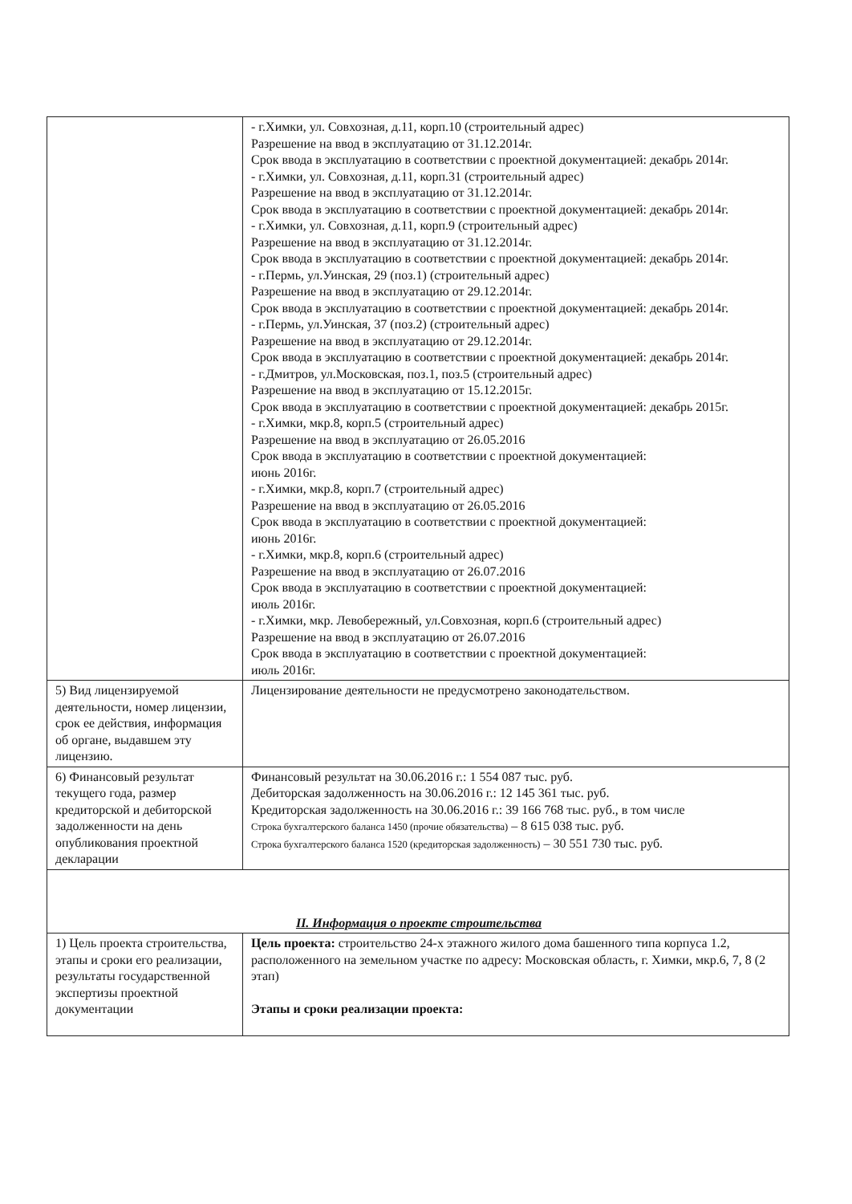| | - г.Химки, ул. Совхозная, д.11, корп.10 (строительный адрес) Разрешение на ввод в эксплуатацию от 31.12.2014г. Срок ввода в эксплуатацию в соответствии с проектной документацией: декабрь 2014г. - г.Химки, ул. Совхозная, д.11, корп.31 (строительный адрес) Разрешение на ввод в эксплуатацию от 31.12.2014г. Срок ввода в эксплуатацию в соответствии с проектной документацией: декабрь 2014г. - г.Химки, ул. Совхозная, д.11, корп.9 (строительный адрес) Разрешение на ввод в эксплуатацию от 31.12.2014г. Срок ввода в эксплуатацию в соответствии с проектной документацией: декабрь 2014г. - г.Пермь, ул.Уинская, 29 (поз.1) (строительный адрес) Разрешение на ввод в эксплуатацию от 29.12.2014г. Срок ввода в эксплуатацию в соответствии с проектной документацией: декабрь 2014г. - г.Пермь, ул.Уинская, 37 (поз.2) (строительный адрес) Разрешение на ввод в эксплуатацию от 29.12.2014г. Срок ввода в эксплуатацию в соответствии с проектной документацией: декабрь 2014г. - г.Дмитров, ул.Московская, поз.1, поз.5 (строительный адрес) Разрешение на ввод в эксплуатацию от 15.12.2015г. Срок ввода в эксплуатацию в соответствии с проектной документацией: декабрь 2015г. - г.Химки, мкр.8, корп.5 (строительный адрес) Разрешение на ввод в эксплуатацию от 26.05.2016 Срок ввода в эксплуатацию в соответствии с проектной документацией: июнь 2016г. - г.Химки, мкр.8, корп.7 (строительный адрес) Разрешение на ввод в эксплуатацию от 26.05.2016 Срок ввода в эксплуатацию в соответствии с проектной документацией: июнь 2016г. - г.Химки, мкр.8, корп.6 (строительный адрес) Разрешение на ввод в эксплуатацию от 26.07.2016 Срок ввода в эксплуатацию в соответствии с проектной документацией: июль 2016г. - г.Химки, мкр. Левобережный, ул.Совхозная, корп.6 (строительный адрес) Разрешение на ввод в эксплуатацию от 26.07.2016 Срок ввода в эксплуатацию в соответствии с проектной документацией: июль 2016г. |
| 5) Вид лицензируемой деятельности, номер лицензии, срок ее действия, информация об органе, выдавшем эту лицензию. | Лицензирование деятельности не предусмотрено законодательством. |
| 6) Финансовый результат текущего года, размер кредиторской и дебиторской задолженности на день опубликования проектной декларации | Финансовый результат на 30.06.2016 г.: 1 554 087 тыс. руб. Дебиторская задолженность на 30.06.2016 г.: 12 145 361 тыс. руб. Кредиторская задолженность на 30.06.2016 г.: 39 166 768 тыс. руб., в том числе Строка бухгалтерского баланса 1450 (прочие обязательства) – 8 615 038 тыс. руб. Строка бухгалтерского баланса 1520 (кредиторская задолженность) – 30 551 730 тыс. руб. |
| II. Информация о проекте строительства | |
| 1) Цель проекта строительства, этапы и сроки его реализации, результаты государственной экспертизы проектной документации | Цель проекта: строительство 24-х этажного жилого дома башенного типа корпуса 1.2, расположенного на земельном участке по адресу: Московская область, г. Химки, мкр.6, 7, 8 (2 этап) Этапы и сроки реализации проекта: |